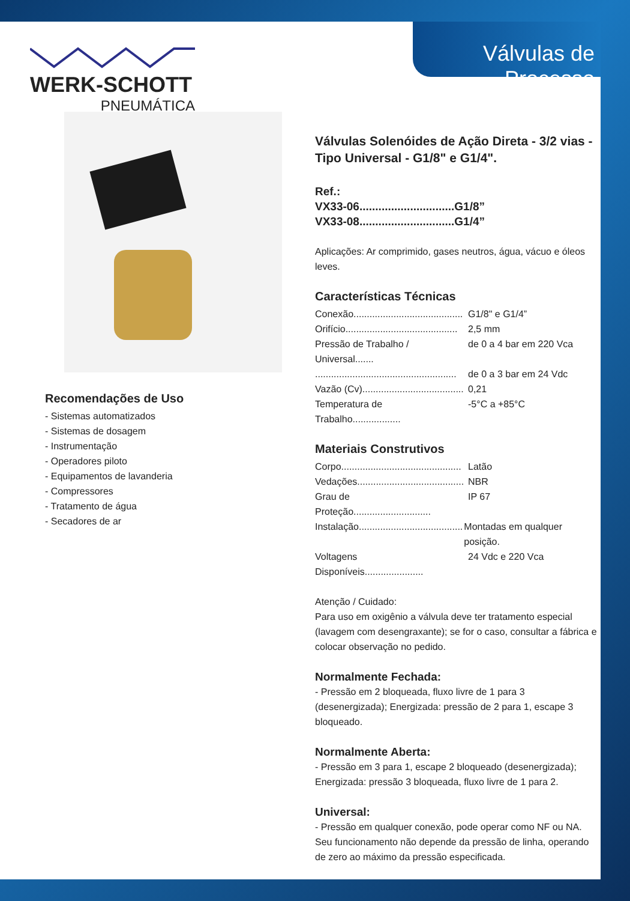Válvulas de Processo
WERK-SCHOTT
PNEUMÁTICA
Recomendações de Uso
- Sistemas automatizados
- Sistemas de dosagem
- Instrumentação
- Operadores piloto
- Equipamentos de lavanderia
- Compressores
- Tratamento de água
- Secadores de ar
Válvulas Solenóides de Ação Direta - 3/2 vias - Tipo Universal - G1/8" e G1/4".
Ref.:
VX33-06..............................G1/8”
VX33-08..............................G1/4”
Aplicações: Ar comprimido, gases neutros, água, vácuo e óleos leves.
Características Técnicas
Conexão......................................... G1/8" e G1/4”
Orifício.......................................... 2,5 mm
Pressão de Trabalho / Universal....... de 0 a 4 bar em 220 Vca
..................................................... de 0 a 3 bar em 24 Vdc
Vazão (Cv)...................................... 0,21
Temperatura de Trabalho.................. -5°C a +85°C
Materiais Construtivos
Corpo............................................. Latão
Vedações........................................ NBR
Grau de Proteção............................. IP 67
Instalação....................................... Montadas em qualquer posição.
Voltagens Disponíveis...................... 24 Vdc e 220 Vca
Atenção / Cuidado:
Para uso em oxigênio a válvula deve ter tratamento especial (lavagem com desengraxante); se for o caso, consultar a fábrica e colocar observação no pedido.
Normalmente Fechada:
- Pressão em 2 bloqueada, fluxo livre de 1 para 3 (desenergizada); Energizada: pressão de 2 para 1, escape 3 bloqueado.
Normalmente Aberta:
- Pressão em 3 para 1, escape 2 bloqueado (desenergizada); Energizada: pressão 3 bloqueada, fluxo livre de 1 para 2.
Universal:
- Pressão em qualquer conexão, pode operar como NF ou NA. Seu funcionamento não depende da pressão de linha, operando de zero ao máximo da pressão especificada.